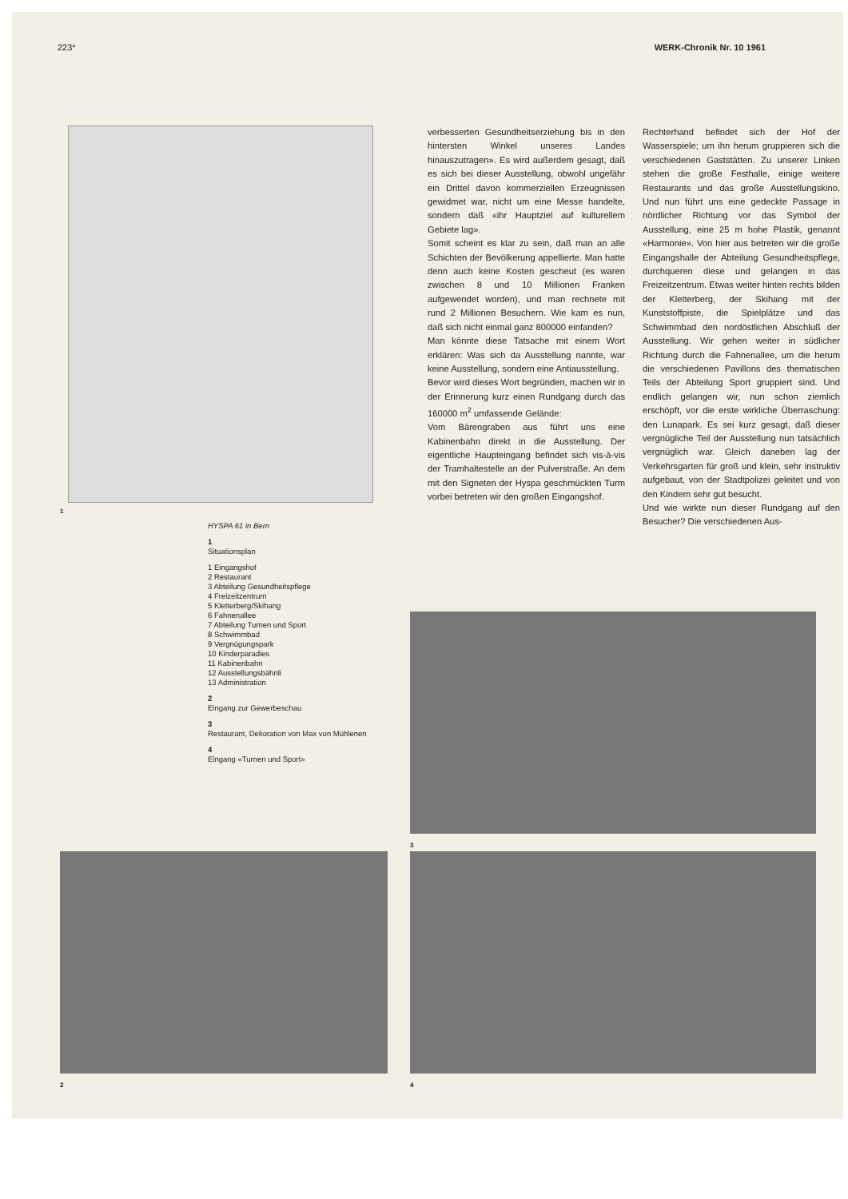223* WERK-Chronik Nr. 10 1961
1
HYSPA 61 in Bern
1
Situationsplan
1 Eingangshof
2 Restaurant
3 Abteilung Gesundheitspflege
4 Freizeitzentrum
5 Kletterberg/Skihang
6 Fahnenallee
7 Abteilung Turnen und Sport
8 Schwimmbad
9 Vergnügungspark
10 Kinderparadies
11 Kabinenbahn
12 Ausstellungsbähnli
13 Administration
2
Eingang zur Gewerbeschau
3
Restaurant, Dekoration von Max von Mühlenen
4
Eingang «Turnen und Sport»
verbesserten Gesundheitserziehung bis in den hintersten Winkel unseres Landes hinauszutragen». Es wird außerdem gesagt, daß es sich bei dieser Ausstellung, obwohl ungefähr ein Drittel davon kommerziellen Erzeugnissen gewidmet war, nicht um eine Messe handelte, sondern daß «ihr Hauptziel auf kulturellem Gebiete lag».
Somit scheint es klar zu sein, daß man an alle Schichten der Bevölkerung appellierte. Man hatte denn auch keine Kosten gescheut (es waren zwischen 8 und 10 Millionen Franken aufgewendet worden), und man rechnete mit rund 2 Millionen Besuchern. Wie kam es nun, daß sich nicht einmal ganz 800000 einfanden?
Man könnte diese Tatsache mit einem Wort erklären: Was sich da Ausstellung nannte, war keine Ausstellung, sondern eine Antiausstellung.
Bevor wird dieses Wort begründen, machen wir in der Erinnerung kurz einen Rundgang durch das 160000 m<sup>2</sup> umfassende Gelände:
Vom Bärengraben aus führt uns eine Kabinenbahn direkt in die Ausstellung. Der eigentliche Haupteingang befindet sich vis-à-vis der Tramhaltestelle an der Pulverstraße. An dem mit den Signeten der Hyspa geschmückten Turm vorbei betreten wir den großen Eingangshof.
Rechterhand befindet sich der Hof der Wasserspiele; um ihn herum gruppieren sich die verschiedenen Gaststätten. Zu unserer Linken stehen die große Festhalle, einige weitere Restaurants und das große Ausstellungskino. Und nun führt uns eine gedeckte Passage in nördlicher Richtung vor das Symbol der Ausstellung, eine 25 m hohe Plastik, genannt «Harmonie». Von hier aus betreten wir die große Eingangshalle der Abteilung Gesundheitspflege, durchqueren diese und gelangen in das Freizeitzentrum. Etwas weiter hinten rechts bilden der Kletterberg, der Skihang mit der Kunststoffpiste, die Spielplätze und das Schwimmbad den nordöstlichen Abschluß der Ausstellung. Wir gehen weiter in südlicher Richtung durch die Fahnenallee, um die herum die verschiedenen Pavillons des thematischen Teils der Abteilung Sport gruppiert sind. Und endlich gelangen wir, nun schon ziemlich erschöpft, vor die erste wirkliche Überraschung: den Lunapark. Es sei kurz gesagt, daß dieser vergnügliche Teil der Ausstellung nun tatsächlich vergnüglich war. Gleich daneben lag der Verkehrsgarten für groß und klein, sehr instruktiv aufgebaut, von der Stadtpolizei geleitet und von den Kindern sehr gut besucht.
Und wie wirkte nun dieser Rundgang auf den Besucher? Die verschiedenen Aus-
3
2 4